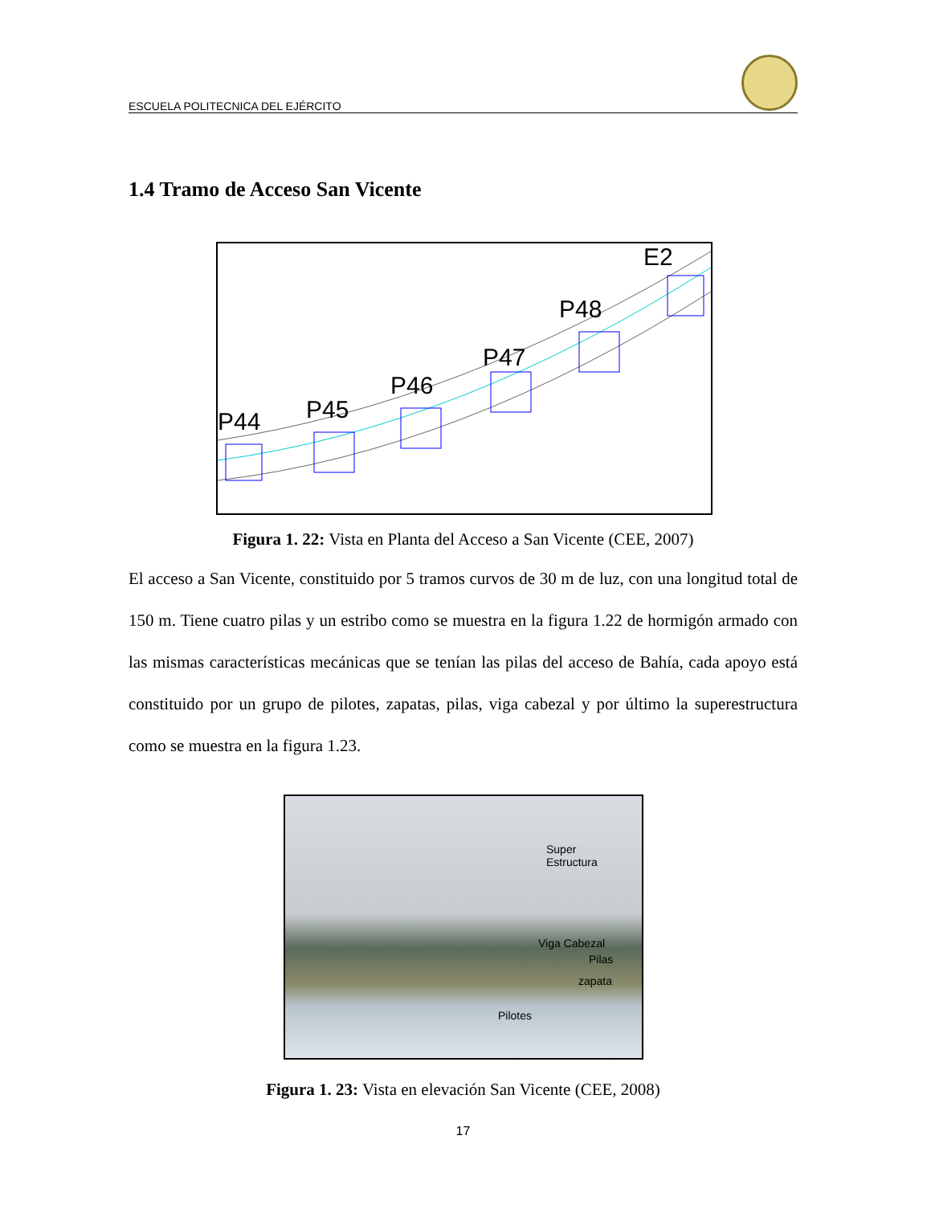ESCUELA POLITECNICA DEL EJÉRCITO
1.4 Tramo de Acceso San Vicente
P44 P45
P46
P47
P48
E2
Figura 1. 22: Vista en Planta del Acceso a San Vicente (CEE, 2007)
El acceso a San Vicente, constituido por 5 tramos curvos de 30 m de luz, con una longitud total de 150 m. Tiene cuatro pilas y un estribo como se muestra en la figura 1.22 de hormigón armado con las mismas características mecánicas que se tenían las pilas del acceso de Bahía, cada apoyo está constituido por un grupo de pilotes, zapatas, pilas, viga cabezal y por último la superestructura como se muestra en la figura 1.23.
Super
Estructura
Viga Cabezal
Pilas
zapata
Pilotes
Figura 1. 23: Vista en elevación San Vicente (CEE, 2008)
17